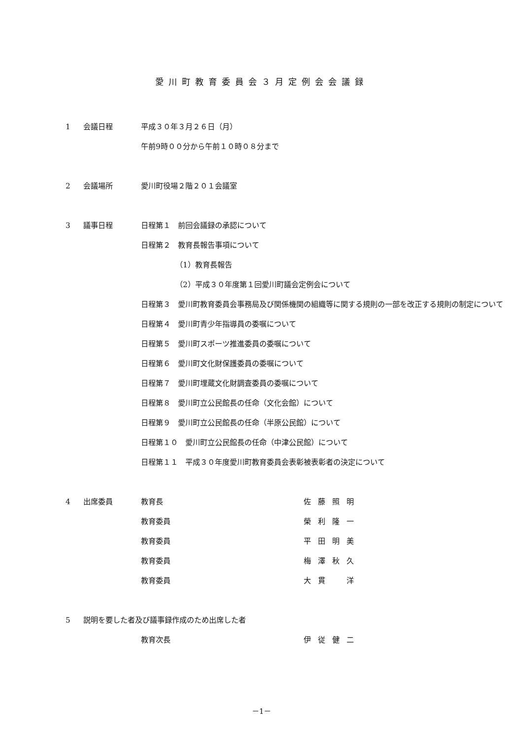愛川町教育委員会３月定例会会議録
1 会議日程 平成３０年３月２６日（月）
午前9時００分から午前１０時０８分まで
2 会議場所 愛川町役場２階２０１会議室
3 議事日程 日程第１　前回会議録の承認について
日程第２　教育長報告事項について
（1）教育長報告
（2）平成３０年度第１回愛川町議会定例会について
日程第３　愛川町教育委員会事務局及び関係機関の組織等に関する規則の一部を改正する規則の制定について
日程第４　愛川町青少年指導員の委嘱について
日程第５　愛川町スポーツ推進委員の委嘱について
日程第６　愛川町文化財保護委員の委嘱について
日程第７　愛川町埋蔵文化財調査委員の委嘱について
日程第８　愛川町立公民館長の任命（文化会館）について
日程第９　愛川町立公民館長の任命（半原公民館）について
日程第１０　愛川町立公民館長の任命（中津公民館）について
日程第１１　平成３０年度愛川町教育委員会表彰被表彰者の決定について
4 出席委員 教育長 佐藤照明
教育委員 榮利隆一
教育委員 平田明美
教育委員 梅澤秋久
教育委員 大貫　洋
5 説明を要した者及び議事録作成のため出席した者
教育次長 伊従健二
－1－